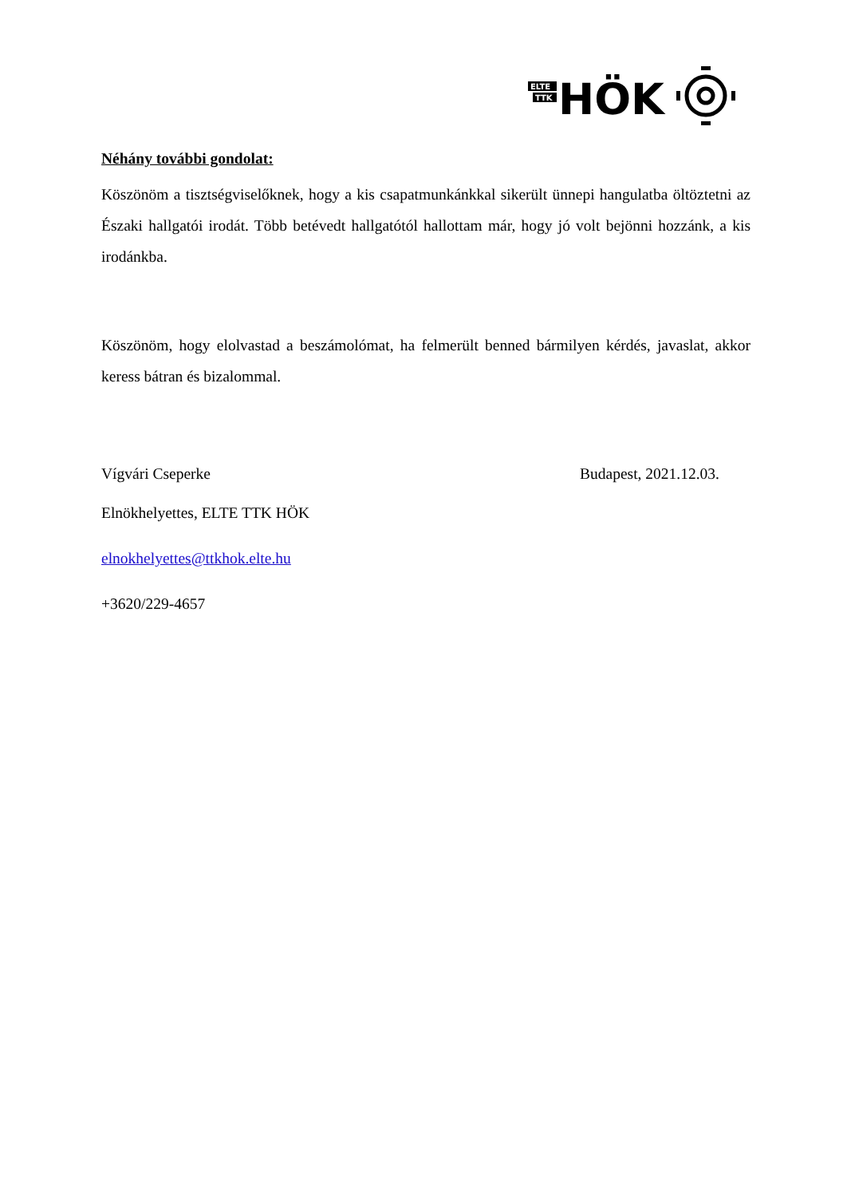ELTE
TTK
HÖK
Néhány további gondolat:
Köszönöm a tisztségviselőknek, hogy a kis csapatmunkánkkal sikerült ünnepi hangulatba öltöztetni az Északi hallgatói irodát. Több betévedt hallgatótól hallottam már, hogy jó volt bejönni hozzánk, a kis irodánkba.
Köszönöm, hogy elolvastad a beszámolómat, ha felmerült benned bármilyen kérdés, javaslat, akkor keress bátran és bizalommal.
Vígvári Cseperke Budapest, 2021.12.03.
Elnökhelyettes, ELTE TTK HÖK
elnokhelyettes@ttkhok.elte.hu
+3620/229-4657